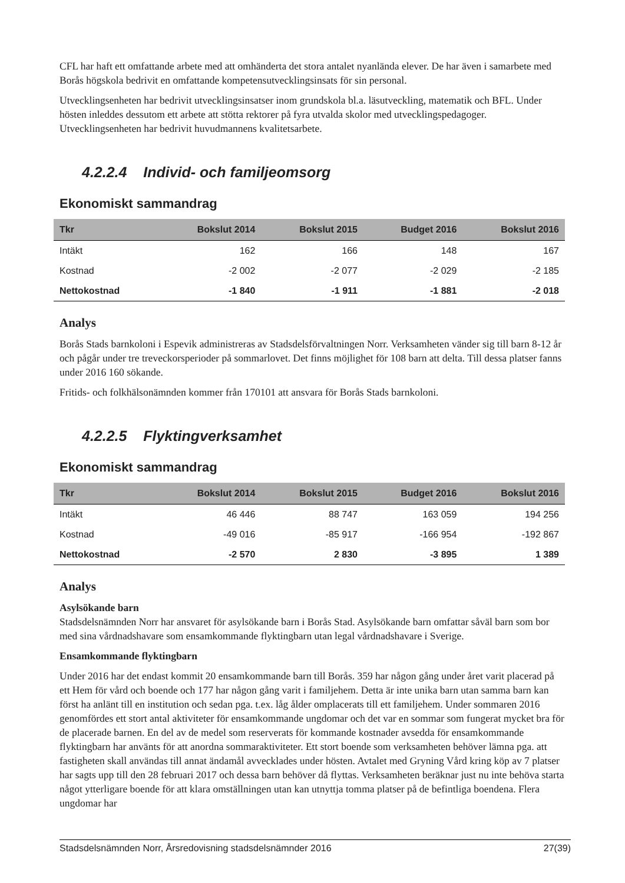CFL har haft ett omfattande arbete med att omhänderta det stora antalet nyanlända elever. De har även i samarbete med Borås högskola bedrivit en omfattande kompetensutvecklingsinsats för sin personal.
Utvecklingsenheten har bedrivit utvecklingsinsatser inom grundskola bl.a. läsutveckling, matematik och BFL. Under hösten inleddes dessutom ett arbete att stötta rektorer på fyra utvalda skolor med utvecklingspedagoger. Utvecklingsenheten har bedrivit huvudmannens kvalitetsarbete.
4.2.2.4 Individ- och familjeomsorg
Ekonomiskt sammandrag
| Tkr | Bokslut 2014 | Bokslut 2015 | Budget 2016 | Bokslut 2016 |
| --- | --- | --- | --- | --- |
| Intäkt | 162 | 166 | 148 | 167 |
| Kostnad | -2 002 | -2 077 | -2 029 | -2 185 |
| Nettokostnad | -1 840 | -1 911 | -1 881 | -2 018 |
Analys
Borås Stads barnkoloni i Espevik administreras av Stadsdelsförvaltningen Norr. Verksamheten vänder sig till barn 8-12 år och pågår under tre treveckorsperioder på sommarlovet. Det finns möjlighet för 108 barn att delta. Till dessa platser fanns under 2016 160 sökande.
Fritids- och folkhälsonämnden kommer från 170101 att ansvara för Borås Stads barnkoloni.
4.2.2.5 Flyktingverksamhet
Ekonomiskt sammandrag
| Tkr | Bokslut 2014 | Bokslut 2015 | Budget 2016 | Bokslut 2016 |
| --- | --- | --- | --- | --- |
| Intäkt | 46 446 | 88 747 | 163 059 | 194 256 |
| Kostnad | -49 016 | -85 917 | -166 954 | -192 867 |
| Nettokostnad | -2 570 | 2 830 | -3 895 | 1 389 |
Analys
Asylsökande barn
Stadsdelsnämnden Norr har ansvaret för asylsökande barn i Borås Stad. Asylsökande barn omfattar såväl barn som bor med sina vårdnadshavare som ensamkommande flyktingbarn utan legal vårdnadshavare i Sverige.
Ensamkommande flyktingbarn
Under 2016 har det endast kommit 20 ensamkommande barn till Borås. 359 har någon gång under året varit placerad på ett Hem för vård och boende och 177 har någon gång varit i familjehem. Detta är inte unika barn utan samma barn kan först ha anlänt till en institution och sedan pga. t.ex. låg ålder omplacerats till ett familjehem. Under sommaren 2016 genomfördes ett stort antal aktiviteter för ensamkommande ungdomar och det var en sommar som fungerat mycket bra för de placerade barnen. En del av de medel som reserverats för kommande kostnader avsedda för ensamkommande flyktingbarn har använts för att anordna sommaraktiviteter. Ett stort boende som verksamheten behöver lämna pga. att fastigheten skall användas till annat ändamål avvecklades under hösten. Avtalet med Gryning Vård kring köp av 7 platser har sagts upp till den 28 februari 2017 och dessa barn behöver då flyttas. Verksamheten beräknar just nu inte behöva starta något ytterligare boende för att klara omställningen utan kan utnyttja tomma platser på de befintliga boendena. Flera ungdomar har
Stadsdelsnämnden Norr, Årsredovisning stadsdelsnämnder 2016 27(39)